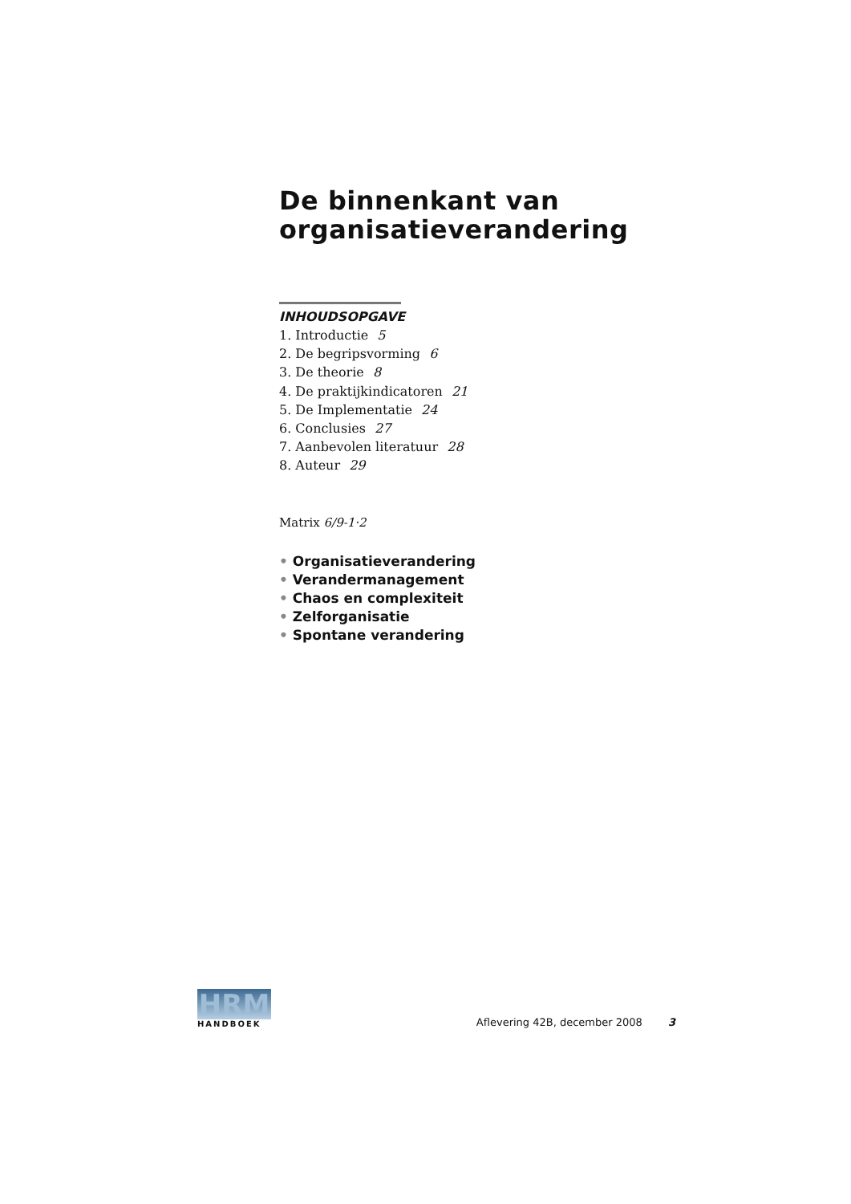De binnenkant van organisatieverandering
INHOUDSOPGAVE
1. Introductie 5
2. De begripsvorming 6
3. De theorie 8
4. De praktijkindicatoren 21
5. De Implementatie 24
6. Conclusies 27
7. Aanbevolen literatuur 28
8. Auteur 29
Matrix 6/9-1·2
• Organisatieverandering
• Verandermanagement
• Chaos en complexiteit
• Zelforganisatie
• Spontane verandering
HRM
HANDBOEK
Aflevering 42B, december 2008 3